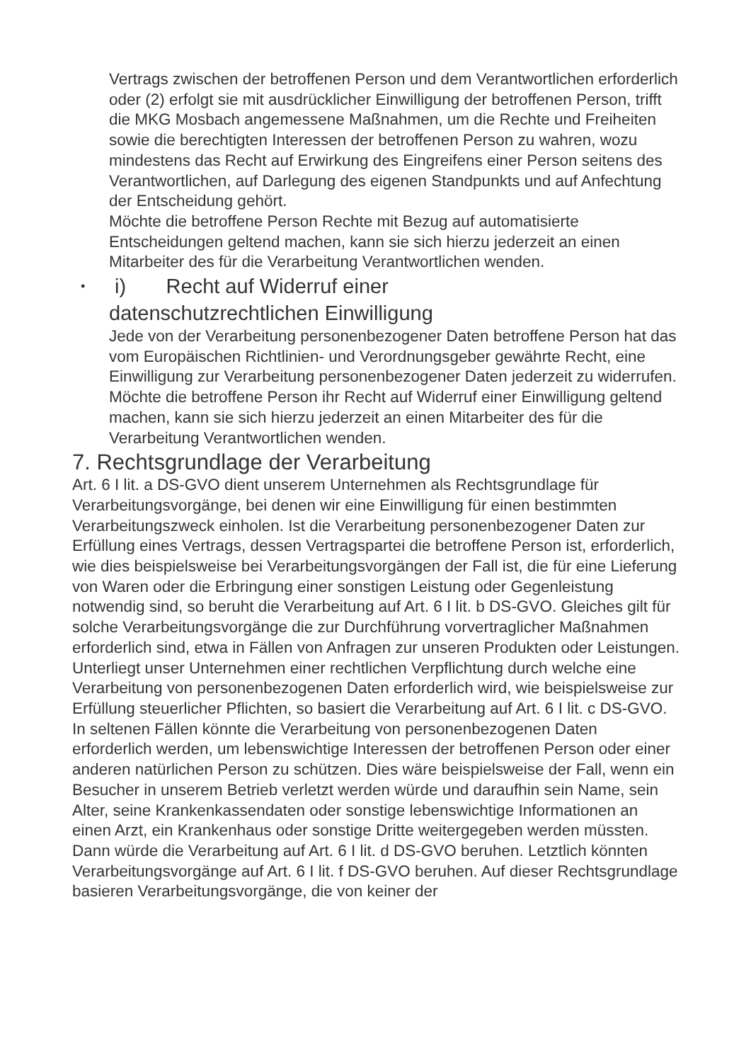Vertrags zwischen der betroffenen Person und dem Verantwortlichen erforderlich oder (2) erfolgt sie mit ausdrücklicher Einwilligung der betroffenen Person, trifft die MKG Mosbach angemessene Maßnahmen, um die Rechte und Freiheiten sowie die berechtigten Interessen der betroffenen Person zu wahren, wozu mindestens das Recht auf Erwirkung des Eingreifens einer Person seitens des Verantwortlichen, auf Darlegung des eigenen Standpunkts und auf Anfechtung der Entscheidung gehört.
Möchte die betroffene Person Rechte mit Bezug auf automatisierte Entscheidungen geltend machen, kann sie sich hierzu jederzeit an einen Mitarbeiter des für die Verarbeitung Verantwortlichen wenden.
• i) Recht auf Widerruf einer
datenschutzrechtlichen Einwilligung
Jede von der Verarbeitung personenbezogener Daten betroffene Person hat das vom Europäischen Richtlinien- und Verordnungsgeber gewährte Recht, eine Einwilligung zur Verarbeitung personenbezogener Daten jederzeit zu widerrufen.
Möchte die betroffene Person ihr Recht auf Widerruf einer Einwilligung geltend machen, kann sie sich hierzu jederzeit an einen Mitarbeiter des für die Verarbeitung Verantwortlichen wenden.
7. Rechtsgrundlage der Verarbeitung
Art. 6 I lit. a DS-GVO dient unserem Unternehmen als Rechtsgrundlage für Verarbeitungsvorgänge, bei denen wir eine Einwilligung für einen bestimmten Verarbeitungszweck einholen. Ist die Verarbeitung personenbezogener Daten zur Erfüllung eines Vertrags, dessen Vertragspartei die betroffene Person ist, erforderlich, wie dies beispielsweise bei Verarbeitungsvorgängen der Fall ist, die für eine Lieferung von Waren oder die Erbringung einer sonstigen Leistung oder Gegenleistung notwendig sind, so beruht die Verarbeitung auf Art. 6 I lit. b DS-GVO. Gleiches gilt für solche Verarbeitungsvorgänge die zur Durchführung vorvertraglicher Maßnahmen erforderlich sind, etwa in Fällen von Anfragen zur unseren Produkten oder Leistungen. Unterliegt unser Unternehmen einer rechtlichen Verpflichtung durch welche eine Verarbeitung von personenbezogenen Daten erforderlich wird, wie beispielsweise zur Erfüllung steuerlicher Pflichten, so basiert die Verarbeitung auf Art. 6 I lit. c DS-GVO. In seltenen Fällen könnte die Verarbeitung von personenbezogenen Daten erforderlich werden, um lebenswichtige Interessen der betroffenen Person oder einer anderen natürlichen Person zu schützen. Dies wäre beispielsweise der Fall, wenn ein Besucher in unserem Betrieb verletzt werden würde und daraufhin sein Name, sein Alter, seine Krankenkassendaten oder sonstige lebenswichtige Informationen an einen Arzt, ein Krankenhaus oder sonstige Dritte weitergegeben werden müssten. Dann würde die Verarbeitung auf Art. 6 I lit. d DS-GVO beruhen. Letztlich könnten Verarbeitungsvorgänge auf Art. 6 I lit. f DS-GVO beruhen. Auf dieser Rechtsgrundlage basieren Verarbeitungsvorgänge, die von keiner der